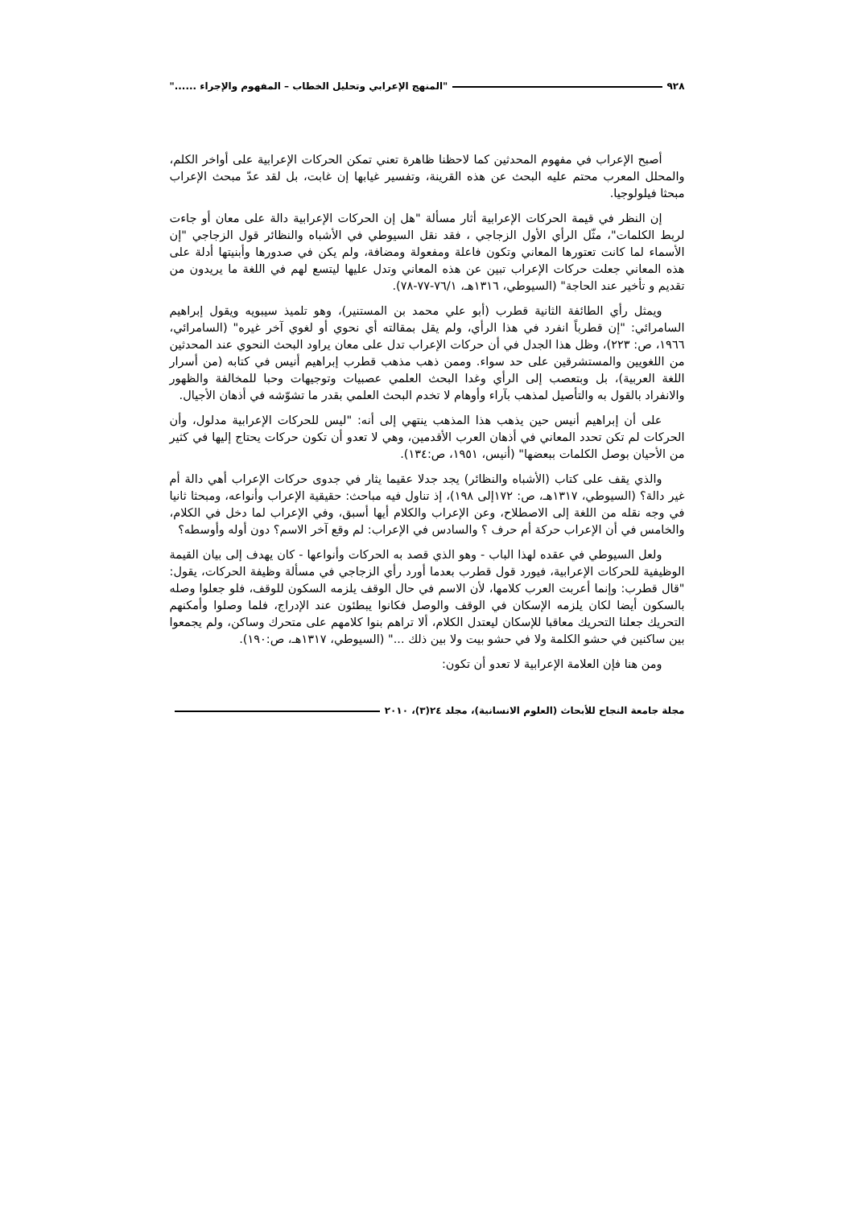٩٢٨ "المنهج الإعرابي وتحليل الخطاب – المفهوم والإجراء ......"
أصبح الإعراب في مفهوم المحدثين كما لاحظنا ظاهرة تعني تمكن الحركات الإعرابية على أواخر الكلم، والمحلل المعرب محتم عليه البحث عن هذه القرينة، وتفسير غيابها إن غابت، بل لقد عدّ مبحث الإعراب مبحثا فيلولوجيا.
إن النظر في قيمة الحركات الإعرابية أثار مسألة "هل إن الحركات الإعرابية دالة على معان أو جاءت لربط الكلمات"، مثّل الرأي الأول الزجاجي ، فقد نقل السيوطي في الأشباه والنظائر قول الزجاجي "إن الأسماء لما كانت تعتورها المعاني وتكون فاعلة ومفعولة ومضافة، ولم يكن في صدورها وأبنيتها أدلة على هذه المعاني جعلت حركات الإعراب تبين عن هذه المعاني وتدل عليها ليتسع لهم في اللغة ما يريدون من تقديم و تأخير عند الحاجة" (السيوطي، ١٣١٦هـ، ٧٦/١-٧٧-٧٨).
ويمثل رأي الطائفة الثانية قطرب (أبو علي محمد بن المستنير)، وهو تلميذ سيبويه ويقول إبراهيم السامرائي: "إن قطرباً انفرد في هذا الرأي، ولم يقل بمقالته أي نحوي أو لغوي آخر غيره" (السامرائي، ١٩٦٦، ص: ٢٢٣)، وظل هذا الجدل في أن حركات الإعراب تدل على معان يراود البحث النحوي عند المحدثين من اللغويين والمستشرقين على حد سواء. وممن ذهب مذهب قطرب إبراهيم أنيس في كتابه (من أسرار اللغة العربية)، بل وبتعصب إلى الرأي وغدا البحث العلمي عصبيات وتوجيهات وحبا للمخالفة والظهور والانفراد بالقول به والتأصيل لمذهب بآراء وأوهام لا تخدم البحث العلمي بقدر ما تشوّشه في أذهان الأجيال.
على أن إبراهيم أنيس حين يذهب هذا المذهب ينتهي إلى أنه: "ليس للحركات الإعرابية مدلول، وأن الحركات لم تكن تحدد المعاني في أذهان العرب الأقدمين، وهي لا تعدو أن تكون حركات يحتاج إليها في كثير من الأحيان بوصل الكلمات ببعضها" (أنيس، ١٩٥١، ص:١٣٤).
والذي يقف على كتاب (الأشباه والنظائر) يجد جدلا عقيما يثار في جدوى حركات الإعراب أهي دالة أم غير دالة؟ (السيوطي، ١٣١٧هـ، ص: ١٧٢إلى ١٩٨)، إذ تناول فيه مباحث: حقيقية الإعراب وأنواعه، ومبحثا ثانيا في وجه نقله من اللغة إلى الاصطلاح، وعن الإعراب والكلام أيها أسبق، وفي الإعراب لما دخل في الكلام، والخامس في أن الإعراب حركة أم حرف ؟ والسادس في الإعراب: لم وقع آخر الاسم؟ دون أوله وأوسطه؟
ولعل السيوطي في عقده لهذا الباب - وهو الذي قصد به الحركات وأنواعها - كان يهدف إلى بيان القيمة الوظيفية للحركات الإعرابية، فيورد قول قطرب بعدما أورد رأي الزجاجي في مسألة وظيفة الحركات، يقول: "قال قطرب: وإنما أعربت العرب كلامها، لأن الاسم في حال الوقف يلزمه السكون للوقف، فلو جعلوا وصله بالسكون أيضا لكان يلزمه الإسكان في الوقف والوصل فكانوا يبطئون عند الإدراج، فلما وصلوا وأمكنهم التحريك جعلنا التحريك معاقبا للإسكان ليعتدل الكلام، ألا تراهم بنوا كلامهم على متحرك وساكن، ولم يجمعوا بين ساكنين في حشو الكلمة ولا في حشو بيت ولا بين ذلك ..." (السيوطي، ١٣١٧هـ، ص:١٩٠).
ومن هنا فإن العلامة الإعرابية لا تعدو أن تكون:
مجلة جامعة النجاح للأبحاث (العلوم الانسانية)، مجلد ٢٤(٣)، ٢٠١٠